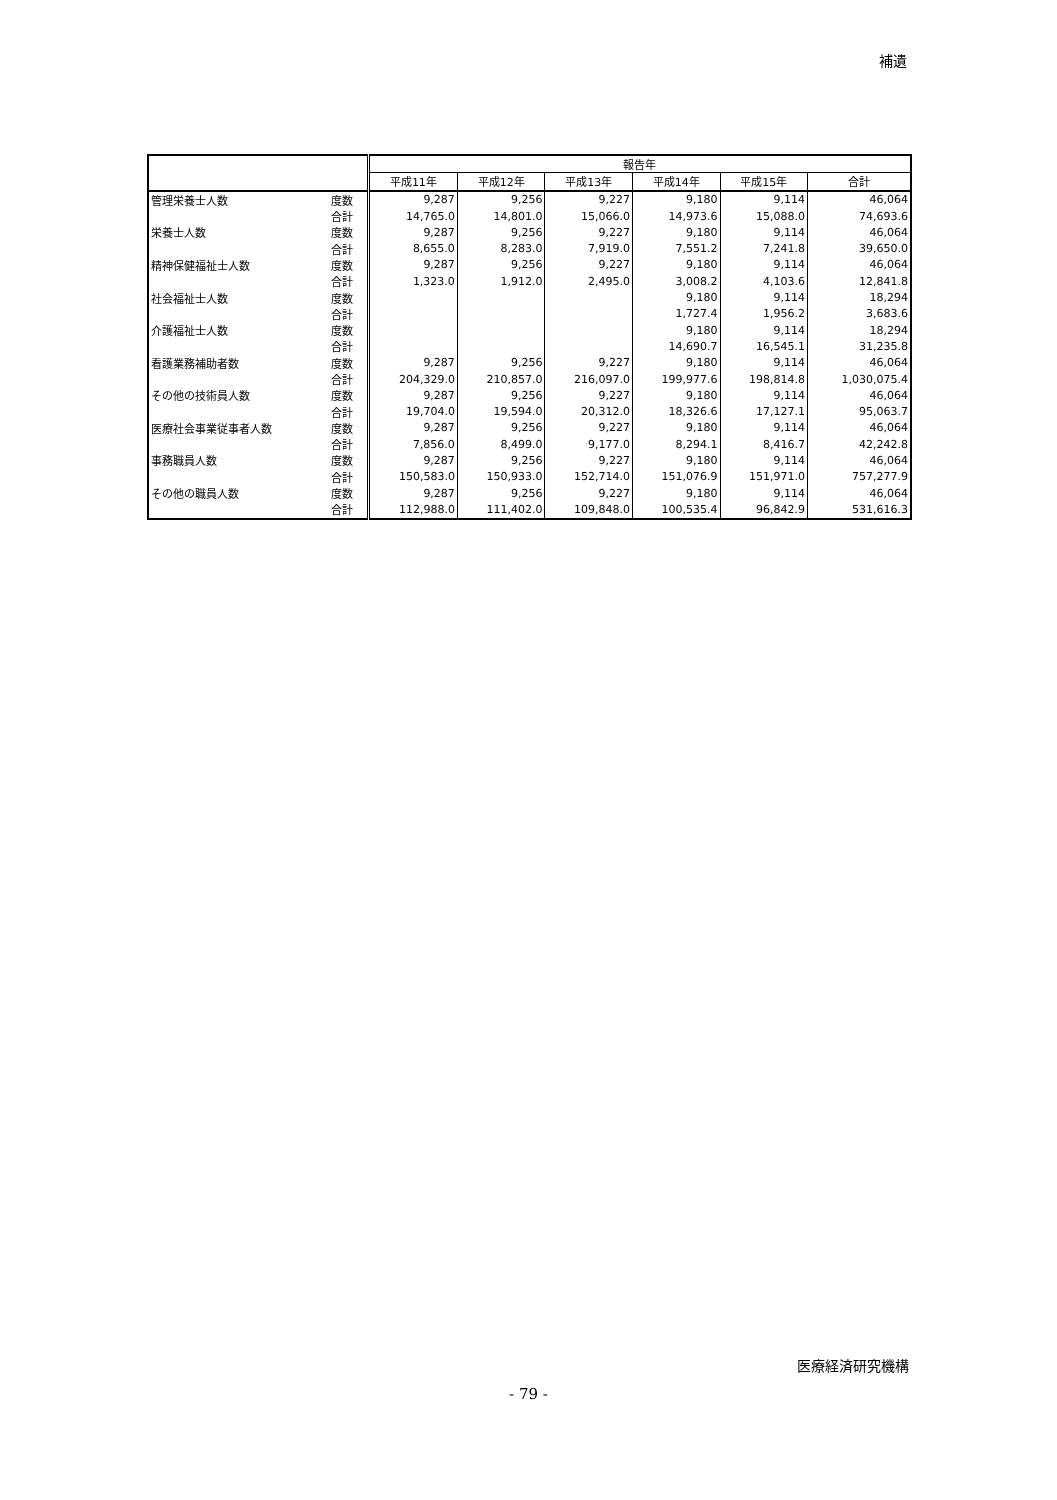補遺
| | | 報告年 | | | | | |
| --- | --- | --- | --- | --- | --- | --- | --- |
| | | 平成11年 | 平成12年 | 平成13年 | 平成14年 | 平成15年 | 合計 |
| 管理栄養士人数 | 度数 | 9,287 | 9,256 | 9,227 | 9,180 | 9,114 | 46,064 |
| | 合計 | 14,765.0 | 14,801.0 | 15,066.0 | 14,973.6 | 15,088.0 | 74,693.6 |
| 栄養士人数 | 度数 | 9,287 | 9,256 | 9,227 | 9,180 | 9,114 | 46,064 |
| | 合計 | 8,655.0 | 8,283.0 | 7,919.0 | 7,551.2 | 7,241.8 | 39,650.0 |
| 精神保健福祉士人数 | 度数 | 9,287 | 9,256 | 9,227 | 9,180 | 9,114 | 46,064 |
| | 合計 | 1,323.0 | 1,912.0 | 2,495.0 | 3,008.2 | 4,103.6 | 12,841.8 |
| 社会福祉士人数 | 度数 | | | | 9,180 | 9,114 | 18,294 |
| | 合計 | | | | 1,727.4 | 1,956.2 | 3,683.6 |
| 介護福祉士人数 | 度数 | | | | 9,180 | 9,114 | 18,294 |
| | 合計 | | | | 14,690.7 | 16,545.1 | 31,235.8 |
| 看護業務補助者数 | 度数 | 9,287 | 9,256 | 9,227 | 9,180 | 9,114 | 46,064 |
| | 合計 | 204,329.0 | 210,857.0 | 216,097.0 | 199,977.6 | 198,814.8 | 1,030,075.4 |
| その他の技術員人数 | 度数 | 9,287 | 9,256 | 9,227 | 9,180 | 9,114 | 46,064 |
| | 合計 | 19,704.0 | 19,594.0 | 20,312.0 | 18,326.6 | 17,127.1 | 95,063.7 |
| 医療社会事業従事者人数 | 度数 | 9,287 | 9,256 | 9,227 | 9,180 | 9,114 | 46,064 |
| | 合計 | 7,856.0 | 8,499.0 | 9,177.0 | 8,294.1 | 8,416.7 | 42,242.8 |
| 事務職員人数 | 度数 | 9,287 | 9,256 | 9,227 | 9,180 | 9,114 | 46,064 |
| | 合計 | 150,583.0 | 150,933.0 | 152,714.0 | 151,076.9 | 151,971.0 | 757,277.9 |
| その他の職員人数 | 度数 | 9,287 | 9,256 | 9,227 | 9,180 | 9,114 | 46,064 |
| | 合計 | 112,988.0 | 111,402.0 | 109,848.0 | 100,535.4 | 96,842.9 | 531,616.3 |
医療経済研究機構
- 79 -